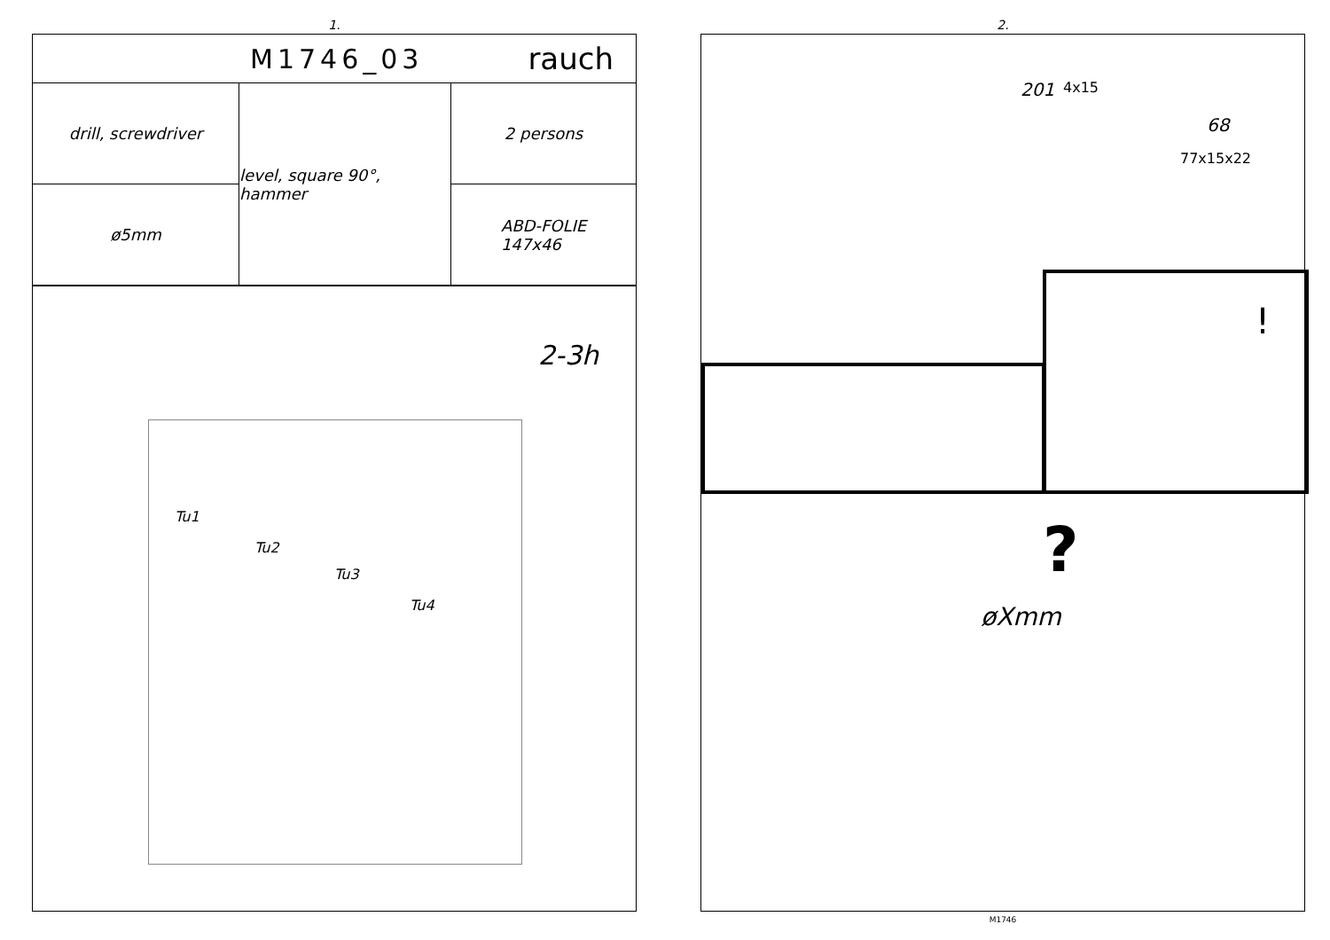1.
M1746_03 rauch
drill, screwdriver
level, square 90°, hammer
2 persons
ø5mm
ABD-FOLIE
147x46
2-3h
Tu1
Tu2
Tu3
Tu4
2.
201 4x15
68
77x15x22
!
?
øXmm
M1746